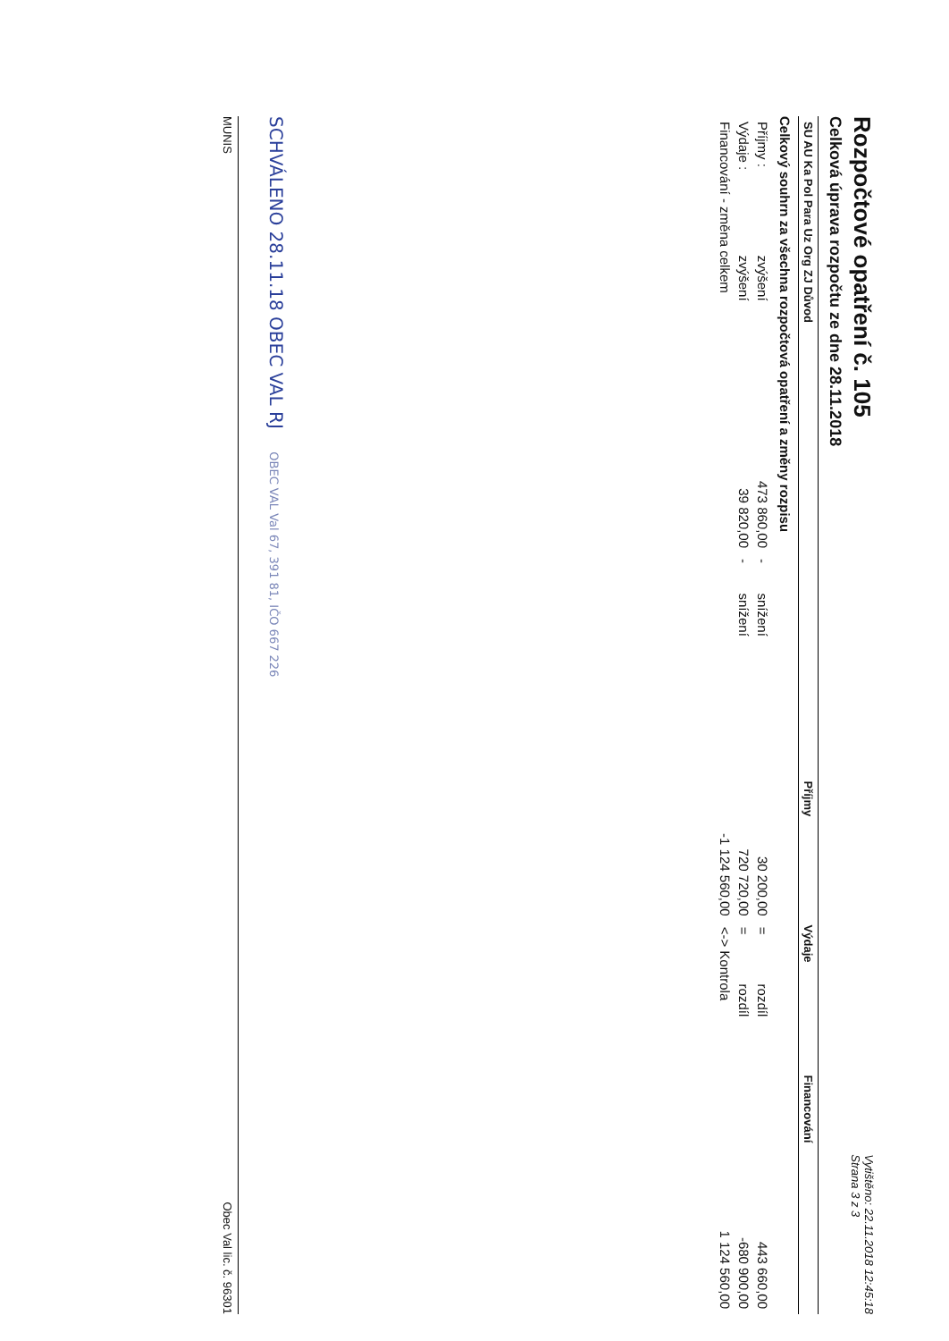Rozpočtové opatření č. 105
Celková úprava rozpočtu ze dne 28.11.2018
Vytištěno: 22.11.2018 12:45:18
Strana 3 z 3
| SU AU Ka Pol Para Uz Org ZJ Důvod | Příjmy | Výdaje | Financování |
| --- | --- | --- | --- |
Celkový souhrn za všechna rozpočtová opatření a změny rozpisu
| Příjmy : | zvýšení | 473 860,00 | - | snížení | 30 200,00 | = | rozdíl | 443 660,00 |
| Výdaje : | zvýšení | 39 820,00 | - | snížení | 720 720,00 | = | rozdíl | -680 900,00 |
| Financování - změna celkem | | | | | -1 124 560,00 | <-> Kontrola | | 1 124 560,00 |
SCHVÁLENO 28.11.18 OBEC VAL RJ OBEC VAL Val 67, 391 81, IČO 667 226
MUNIS Obec Val lic. č. 96301